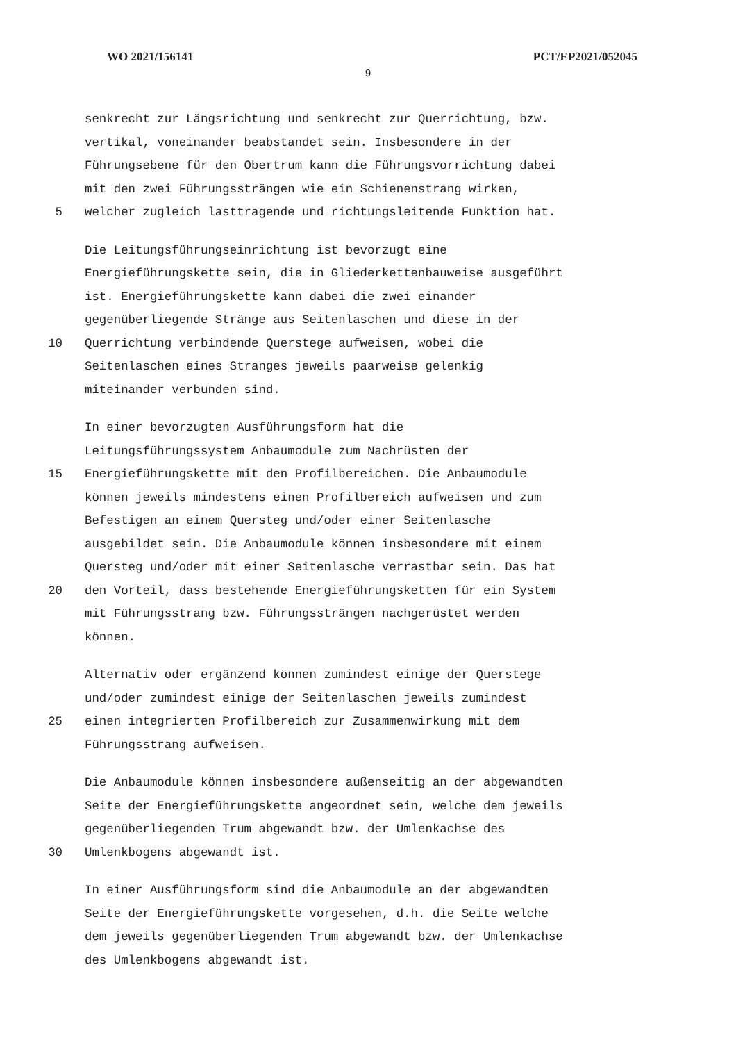WO 2021/156141 PCT/EP2021/052045
9
senkrecht zur Längsrichtung und senkrecht zur Querrichtung, bzw.
vertikal, voneinander beabstandet sein. Insbesondere in der
Führungsebene für den Obertrum kann die Führungsvorrichtung dabei
mit den zwei Führungssträngen wie ein Schienenstrang wirken,
5 welcher zugleich lasttragende und richtungsleitende Funktion hat.
Die Leitungsführungseinrichtung ist bevorzugt eine
Energieführungskette sein, die in Gliederkettenbauweise ausgeführt
ist. Energieführungskette kann dabei die zwei einander
gegenüberliegende Stränge aus Seitenlaschen und diese in der
10 Querrichtung verbindende Querstege aufweisen, wobei die
Seitenlaschen eines Stranges jeweils paarweise gelenkig
miteinander verbunden sind.
In einer bevorzugten Ausführungsform hat die
Leitungsführungssystem Anbaumodule zum Nachrüsten der
15 Energieführungskette mit den Profilbereichen. Die Anbaumodule
können jeweils mindestens einen Profilbereich aufweisen und zum
Befestigen an einem Quersteg und/oder einer Seitenlasche
ausgebildet sein. Die Anbaumodule können insbesondere mit einem
Quersteg und/oder mit einer Seitenlasche verrastbar sein. Das hat
20 den Vorteil, dass bestehende Energieführungsketten für ein System
mit Führungsstrang bzw. Führungssträngen nachgerüstet werden
können.
Alternativ oder ergänzend können zumindest einige der Querstege
und/oder zumindest einige der Seitenlaschen jeweils zumindest
25 einen integrierten Profilbereich zur Zusammenwirkung mit dem
Führungsstrang aufweisen.
Die Anbaumodule können insbesondere außenseitig an der abgewandten
Seite der Energieführungskette angeordnet sein, welche dem jeweils
gegenüberliegenden Trum abgewandt bzw. der Umlenkachse des
30 Umlenkbogens abgewandt ist.
In einer Ausführungsform sind die Anbaumodule an der abgewandten
Seite der Energieführungskette vorgesehen, d.h. die Seite welche
dem jeweils gegenüberliegenden Trum abgewandt bzw. der Umlenkachse
des Umlenkbogens abgewandt ist.